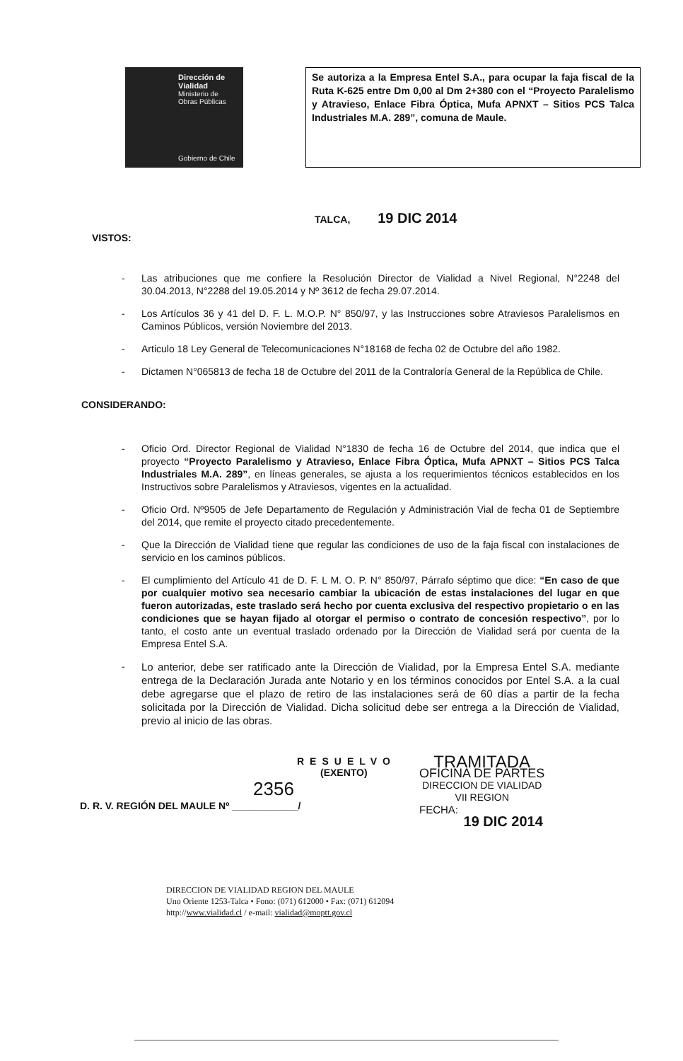Dirección de Vialidad
Ministerio de Obras Públicas
Gobierno de Chile
Se autoriza a la Empresa Entel S.A., para ocupar la faja fiscal de la Ruta K-625 entre Dm 0,00 al Dm 2+380 con el “Proyecto Paralelismo y Atravieso, Enlace Fibra Óptica, Mufa APNXT – Sitios PCS Talca Industriales M.A. 289”, comuna de Maule.
TALCA, 19 DIC 2014
VISTOS:
- Las atribuciones que me confiere la Resolución Director de Vialidad a Nivel Regional, N°2248 del 30.04.2013, N°2288 del 19.05.2014 y Nº 3612 de fecha 29.07.2014.
- Los Artículos 36 y 41 del D. F. L. M.O.P. N° 850/97, y las Instrucciones sobre Atraviesos Paralelismos en Caminos Públicos, versión Noviembre del 2013.
- Articulo 18 Ley General de Telecomunicaciones N°18168 de fecha 02 de Octubre del año 1982.
- Dictamen N°065813 de fecha 18 de Octubre del 2011 de la Contraloría General de la República de Chile.
CONSIDERANDO:
- Oficio Ord. Director Regional de Vialidad N°1830 de fecha 16 de Octubre del 2014, que indica que el proyecto “Proyecto Paralelismo y Atravieso, Enlace Fibra Óptica, Mufa APNXT – Sitios PCS Talca Industriales M.A. 289”, en líneas generales, se ajusta a los requerimientos técnicos establecidos en los Instructivos sobre Paralelismos y Atraviesos, vigentes en la actualidad.
- Oficio Ord. Nº9505 de Jefe Departamento de Regulación y Administración Vial de fecha 01 de Septiembre del 2014, que remite el proyecto citado precedentemente.
- Que la Dirección de Vialidad tiene que regular las condiciones de uso de la faja fiscal con instalaciones de servicio en los caminos públicos.
- El cumplimiento del Artículo 41 de D. F. L M. O. P. N° 850/97, Párrafo séptimo que dice: “En caso de que por cualquier motivo sea necesario cambiar la ubicación de estas instalaciones del lugar en que fueron autorizadas, este traslado será hecho por cuenta exclusiva del respectivo propietario o en las condiciones que se hayan fijado al otorgar el permiso o contrato de concesión respectivo”, por lo tanto, el costo ante un eventual traslado ordenado por la Dirección de Vialidad será por cuenta de la Empresa Entel S.A.
- Lo anterior, debe ser ratificado ante la Dirección de Vialidad, por la Empresa Entel S.A. mediante entrega de la Declaración Jurada ante Notario y en los términos conocidos por Entel S.A. a la cual debe agregarse que el plazo de retiro de las instalaciones será de 60 días a partir de la fecha solicitada por la Dirección de Vialidad. Dicha solicitud debe ser entrega a la Dirección de Vialidad, previo al inicio de las obras.
RESUELVO
(EXENTO)
2356
D. R. V. REGIÓN DEL MAULE Nº ____________/
TRAMITADA
OFICINA DE PARTES
DIRECCION DE VIALIDAD
VII REGION
FECHA:
19 DIC 2014
DIRECCION DE VIALIDAD REGION DEL MAULE
Uno Oriente 1253-Talca • Fono: (071) 612000 • Fax: (071) 612094
http://www.vialidad.cl / e-mail: vialidad@moptt.gov.cl